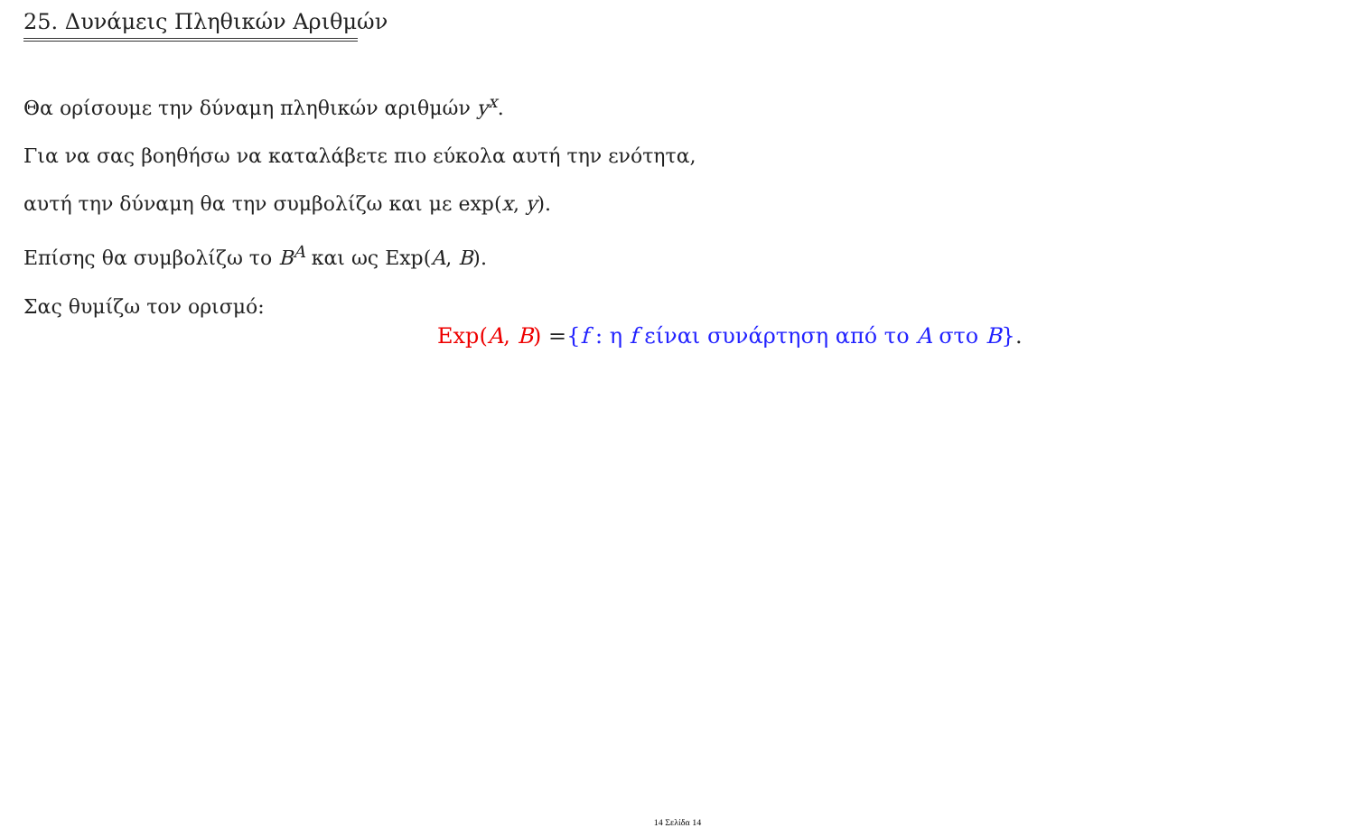25. Δυνάμεις Πληθικών Αριθμών
Θα ορίσουμε την δύναμη πληθικών αριθμών y<sup>x</sup>.
Για να σας βοηθήσω να καταλάβετε πιο εύκολα αυτή την ενότητα,
αυτή την δύναμη θα την συμβολίζω και με exp(x, y).
Επίσης θα συμβολίζω το B<sup>A</sup> και ως Exp(A, B).
Σας θυμίζω τον ορισμό:
Exp(A, B) ={f : η f είναι συνάρτηση από το A στο B}.
14 Σελίδα 14